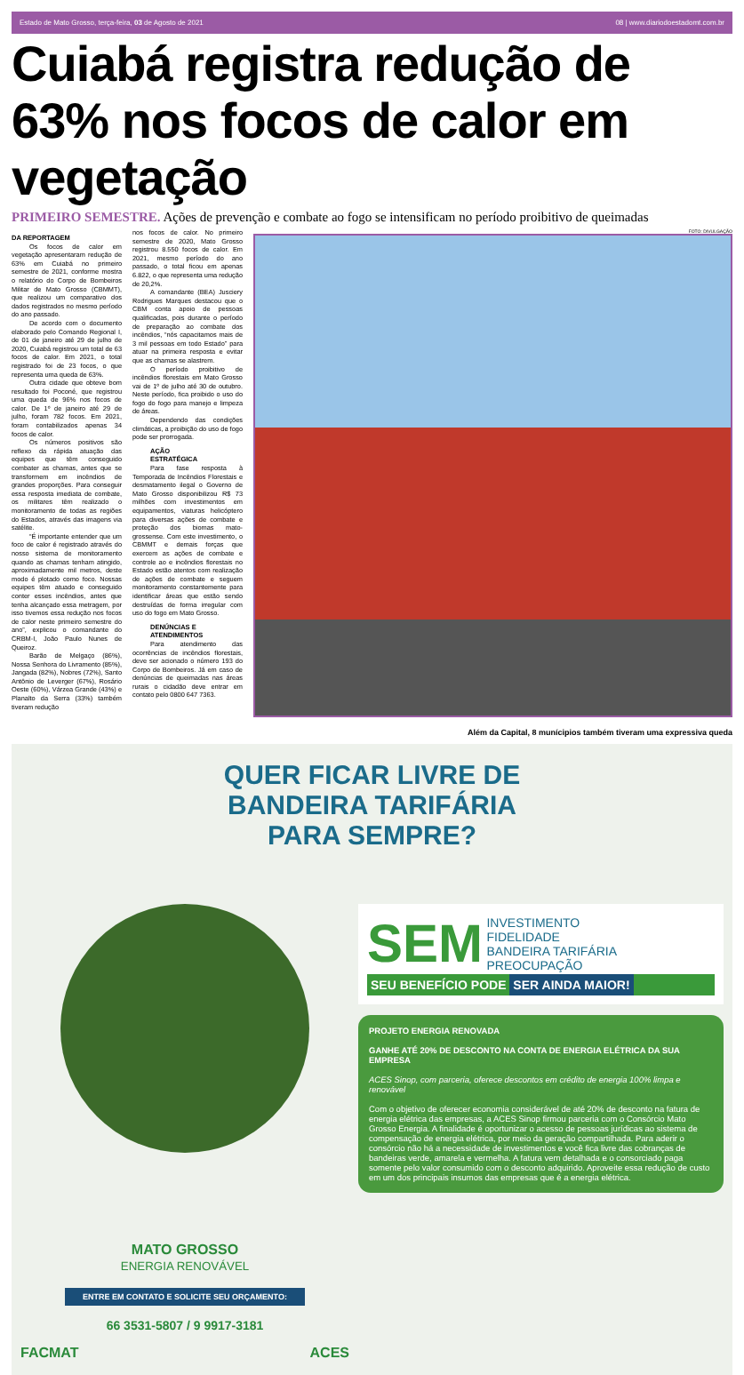Estado de Mato Grosso, terça-feira, 03 de Agosto de 2021 08 | www.diariodoestadomt.com.br
Cuiabá registra redução de 63% nos focos de calor em vegetação
PRIMEIRO SEMESTRE. Ações de prevenção e combate ao fogo se intensificam no período proibitivo de queimadas
DA REPORTAGEM
Os focos de calor em vegetação apresentaram redução de 63% em Cuiabá no primeiro semestre de 2021, conforme mostra o relatório do Corpo de Bombeiros Militar de Mato Grosso (CBMMT), que realizou um comparativo dos dados registrados no mesmo período do ano passado.
De acordo com o documento elaborado pelo Comando Regional I, de 01 de janeiro até 29 de julho de 2020, Cuiabá registrou um total de 63 focos de calor. Em 2021, o total registrado foi de 23 focos, o que representa uma queda de 63%.
Outra cidade que obteve bom resultado foi Poconé, que registrou uma queda de 96% nos focos de calor. De 1º de janeiro até 29 de julho, foram 782 focos. Em 2021, foram contabilizados apenas 34 focos de calor.
Os números positivos são reflexo da rápida atuação das equipes que têm conseguido combater as chamas, antes que se transformem em incêndios de grandes proporções. Para conseguir essa resposta imediata de combate, os militares têm realizado o monitoramento de todas as regiões do Estados, através das imagens via satélite.
“É importante entender que um foco de calor é registrado através do nosso sistema de monitoramento quando as chamas tenham atingido, aproximadamente mil metros, deste modo é plotado como foco. Nossas equipes têm atuado e conseguido conter esses incêndios, antes que tenha alcançado essa metragem, por isso tivemos essa redução nos focos de calor neste primeiro semestre do ano”, explicou o comandante do CRBM-I, João Paulo Nunes de Queiroz.
Barão de Melgaço (86%), Nossa Senhora do Livramento (85%), Jangada (82%), Nobres (72%), Santo Antônio de Leverger (67%), Rosário Oeste (60%), Várzea Grande (43%) e Planalto da Serra (33%) também tiveram redução
nos focos de calor. No primeiro semestre de 2020, Mato Grosso registrou 8.550 focos de calor. Em 2021, mesmo período do ano passado, o total ficou em apenas 6.822, o que representa uma redução de 20,2%.
A comandante (BEA) Jusciery Rodrigues Marques destacou que o CBM conta apoio de pessoas qualificadas, pois durante o período de preparação ao combate dos incêndios, “nós capacitamos mais de 3 mil pessoas em todo Estado” para atuar na primeira resposta e evitar que as chamas se alastrem.
O período proibitivo de incêndios florestais em Mato Grosso vai de 1º de julho até 30 de outubro. Neste período, fica proibido o uso do fogo do fogo para manejo e limpeza de áreas.
Dependendo das condições climáticas, a proibição do uso de fogo pode ser prorrogada.
AÇÃO
ESTRATÉGICA
Para fase resposta à Temporada de Incêndios Florestais e desmatamento ilegal o Governo de Mato Grosso disponibilizou R$ 73 milhões com investimentos em equipamentos, viaturas helicóptero para diversas ações de combate e proteção dos biomas mato-grossense. Com este investimento, o CBMMT e demais forças que exercem as ações de combate e controle ao e incêndios florestais no Estado estão atentos com realização de ações de combate e seguem monitoramento constantemente para identificar áreas que estão sendo destruídas de forma irregular com uso do fogo em Mato Grosso.
DENÚNCIAS E
ATENDIMENTOS
Para atendimento das ocorrências de incêndios florestais, deve ser acionado o número 193 do Corpo de Bombeiros. Já em caso de denúncias de queimadas nas áreas rurais o cidadão deve entrar em contato pelo 0800 647 7363.
FOTO: DIVULGAÇÃO
Além da Capital, 8 munícipios também tiveram uma expressiva queda
QUER FICAR LIVRE DE
BANDEIRA TARIFÁRIA
PARA SEMPRE?
MATO GROSSO
ENERGIA RENOVÁVEL
ENTRE EM CONTATO E SOLICITE SEU ORÇAMENTO:
66 3531-5807 / 9 9917-3181
FACMAT ACES
SEM INVESTIMENTO
FIDELIDADE
BANDEIRA TARIFÁRIA
PREOCUPAÇÃO
SEU BENEFÍCIO PODE SER AINDA MAIOR!
PROJETO ENERGIA RENOVADA
GANHE ATÉ 20% DE DESCONTO NA CONTA DE ENERGIA ELÉTRICA DA SUA EMPRESA
ACES Sinop, com parceria, oferece descontos em crédito de energia 100% limpa e renovável
Com o objetivo de oferecer economia considerável de até 20% de desconto na fatura de energia elétrica das empresas, a ACES Sinop firmou parceria com o Consórcio Mato Grosso Energia. A finalidade é oportunizar o acesso de pessoas jurídicas ao sistema de compensação de energia elétrica, por meio da geração compartilhada. Para aderir o consórcio não há a necessidade de investimentos e você fica livre das cobranças de bandeiras verde, amarela e vermelha. A fatura vem detalhada e o consorciado paga somente pelo valor consumido com o desconto adquirido. Aproveite essa redução de custo em um dos principais insumos das empresas que é a energia elétrica.